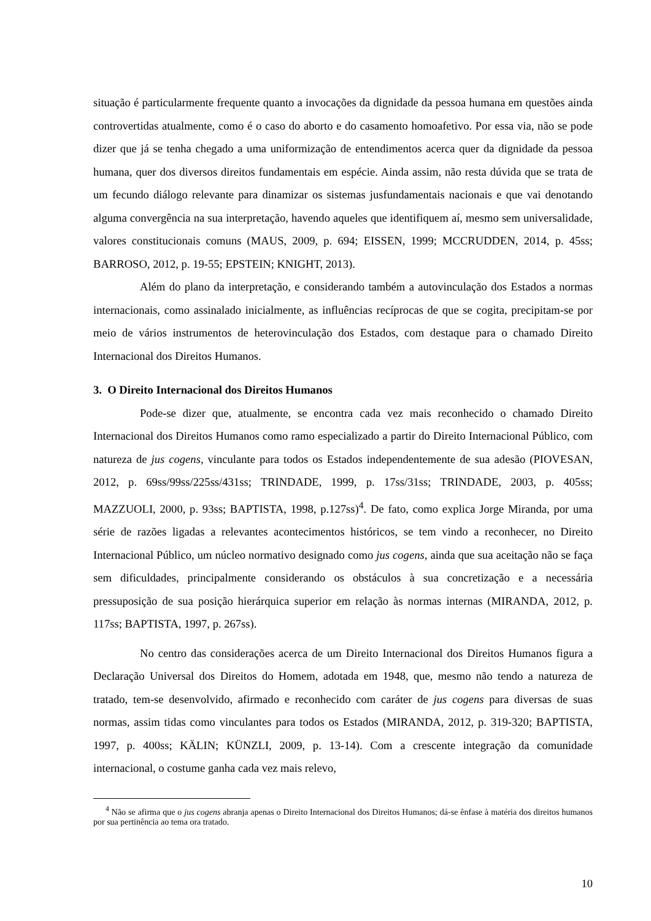situação é particularmente frequente quanto a invocações da dignidade da pessoa humana em questões ainda controvertidas atualmente, como é o caso do aborto e do casamento homoafetivo. Por essa via, não se pode dizer que já se tenha chegado a uma uniformização de entendimentos acerca quer da dignidade da pessoa humana, quer dos diversos direitos fundamentais em espécie. Ainda assim, não resta dúvida que se trata de um fecundo diálogo relevante para dinamizar os sistemas jusfundamentais nacionais e que vai denotando alguma convergência na sua interpretação, havendo aqueles que identifiquem aí, mesmo sem universalidade, valores constitucionais comuns (MAUS, 2009, p. 694; EISSEN, 1999; MCCRUDDEN, 2014, p. 45ss; BARROSO, 2012, p. 19-55; EPSTEIN; KNIGHT, 2013).
Além do plano da interpretação, e considerando também a autovinculação dos Estados a normas internacionais, como assinalado inicialmente, as influências recíprocas de que se cogita, precipitam-se por meio de vários instrumentos de heterovinculação dos Estados, com destaque para o chamado Direito Internacional dos Direitos Humanos.
3. O Direito Internacional dos Direitos Humanos
Pode-se dizer que, atualmente, se encontra cada vez mais reconhecido o chamado Direito Internacional dos Direitos Humanos como ramo especializado a partir do Direito Internacional Público, com natureza de jus cogens, vinculante para todos os Estados independentemente de sua adesão (PIOVESAN, 2012, p. 69ss/99ss/225ss/431ss; TRINDADE, 1999, p. 17ss/31ss; TRINDADE, 2003, p. 405ss; MAZZUOLI, 2000, p. 93ss; BAPTISTA, 1998, p.127ss)<sup>4</sup>. De fato, como explica Jorge Miranda, por uma série de razões ligadas a relevantes acontecimentos históricos, se tem vindo a reconhecer, no Direito Internacional Público, um núcleo normativo designado como jus cogens, ainda que sua aceitação não se faça sem dificuldades, principalmente considerando os obstáculos à sua concretização e a necessária pressuposição de sua posição hierárquica superior em relação às normas internas (MIRANDA, 2012, p. 117ss; BAPTISTA, 1997, p. 267ss).
No centro das considerações acerca de um Direito Internacional dos Direitos Humanos figura a Declaração Universal dos Direitos do Homem, adotada em 1948, que, mesmo não tendo a natureza de tratado, tem-se desenvolvido, afirmado e reconhecido com caráter de jus cogens para diversas de suas normas, assim tidas como vinculantes para todos os Estados (MIRANDA, 2012, p. 319-320; BAPTISTA, 1997, p. 400ss; KÄLIN; KÜNZLI, 2009, p. 13-14). Com a crescente integração da comunidade internacional, o costume ganha cada vez mais relevo,
<sup>4</sup> Não se afirma que o jus cogens abranja apenas o Direito Internacional dos Direitos Humanos; dá-se ênfase à matéria dos direitos humanos por sua pertinência ao tema ora tratado.
10